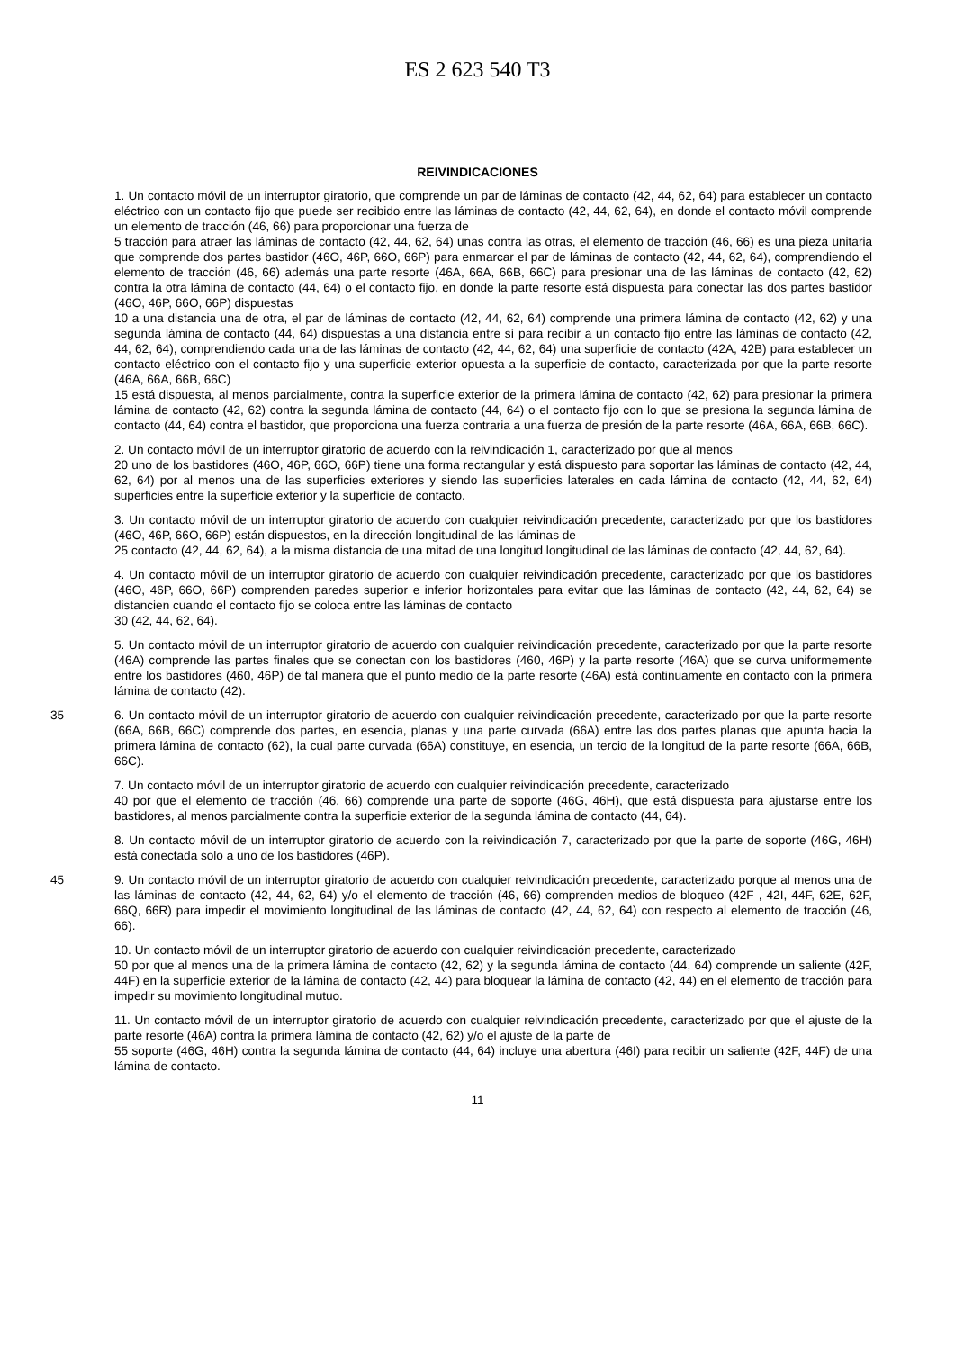ES 2 623 540 T3
REIVINDICACIONES
1. Un contacto móvil de un interruptor giratorio, que comprende un par de láminas de contacto (42, 44, 62, 64) para establecer un contacto eléctrico con un contacto fijo que puede ser recibido entre las láminas de contacto (42, 44, 62, 64), en donde el contacto móvil comprende un elemento de tracción (46, 66) para proporcionar una fuerza de
5 tracción para atraer las láminas de contacto (42, 44, 62, 64) unas contra las otras, el elemento de tracción (46, 66) es una pieza unitaria que comprende dos partes bastidor (46O, 46P, 66O, 66P) para enmarcar el par de láminas de contacto (42, 44, 62, 64), comprendiendo el elemento de tracción (46, 66) además una parte resorte (46A, 66A, 66B, 66C) para presionar una de las láminas de contacto (42, 62) contra la otra lámina de contacto (44, 64) o el contacto fijo, en donde la parte resorte está dispuesta para conectar las dos partes bastidor (46O, 46P, 66O, 66P) dispuestas
10 a una distancia una de otra, el par de láminas de contacto (42, 44, 62, 64) comprende una primera lámina de contacto (42, 62) y una segunda lámina de contacto (44, 64) dispuestas a una distancia entre sí para recibir a un contacto fijo entre las láminas de contacto (42, 44, 62, 64), comprendiendo cada una de las láminas de contacto (42, 44, 62, 64) una superficie de contacto (42A, 42B) para establecer un contacto eléctrico con el contacto fijo y una superficie exterior opuesta a la superficie de contacto, caracterizada por que la parte resorte (46A, 66A, 66B, 66C)
15 está dispuesta, al menos parcialmente, contra la superficie exterior de la primera lámina de contacto (42, 62) para presionar la primera lámina de contacto (42, 62) contra la segunda lámina de contacto (44, 64) o el contacto fijo con lo que se presiona la segunda lámina de contacto (44, 64) contra el bastidor, que proporciona una fuerza contraria a una fuerza de presión de la parte resorte (46A, 66A, 66B, 66C).
2. Un contacto móvil de un interruptor giratorio de acuerdo con la reivindicación 1, caracterizado por que al menos
20 uno de los bastidores (46O, 46P, 66O, 66P) tiene una forma rectangular y está dispuesto para soportar las láminas de contacto (42, 44, 62, 64) por al menos una de las superficies exteriores y siendo las superficies laterales en cada lámina de contacto (42, 44, 62, 64) superficies entre la superficie exterior y la superficie de contacto.
3. Un contacto móvil de un interruptor giratorio de acuerdo con cualquier reivindicación precedente, caracterizado por que los bastidores (46O, 46P, 66O, 66P) están dispuestos, en la dirección longitudinal de las láminas de
25 contacto (42, 44, 62, 64), a la misma distancia de una mitad de una longitud longitudinal de las láminas de contacto (42, 44, 62, 64).
4. Un contacto móvil de un interruptor giratorio de acuerdo con cualquier reivindicación precedente, caracterizado por que los bastidores (46O, 46P, 66O, 66P) comprenden paredes superior e inferior horizontales para evitar que las láminas de contacto (42, 44, 62, 64) se distancien cuando el contacto fijo se coloca entre las láminas de contacto
30 (42, 44, 62, 64).
5. Un contacto móvil de un interruptor giratorio de acuerdo con cualquier reivindicación precedente, caracterizado por que la parte resorte (46A) comprende las partes finales que se conectan con los bastidores (460, 46P) y la parte resorte (46A) que se curva uniformemente entre los bastidores (460, 46P) de tal manera que el punto medio de la parte resorte (46A) está continuamente en contacto con la primera lámina de contacto (42).
35 6. Un contacto móvil de un interruptor giratorio de acuerdo con cualquier reivindicación precedente, caracterizado por que la parte resorte (66A, 66B, 66C) comprende dos partes, en esencia, planas y una parte curvada (66A) entre las dos partes planas que apunta hacia la primera lámina de contacto (62), la cual parte curvada (66A) constituye, en esencia, un tercio de la longitud de la parte resorte (66A, 66B, 66C).
7. Un contacto móvil de un interruptor giratorio de acuerdo con cualquier reivindicación precedente, caracterizado
40 por que el elemento de tracción (46, 66) comprende una parte de soporte (46G, 46H), que está dispuesta para ajustarse entre los bastidores, al menos parcialmente contra la superficie exterior de la segunda lámina de contacto (44, 64).
8. Un contacto móvil de un interruptor giratorio de acuerdo con la reivindicación 7, caracterizado por que la parte de soporte (46G, 46H) está conectada solo a uno de los bastidores (46P).
45 9. Un contacto móvil de un interruptor giratorio de acuerdo con cualquier reivindicación precedente, caracterizado porque al menos una de las láminas de contacto (42, 44, 62, 64) y/o el elemento de tracción (46, 66) comprenden medios de bloqueo (42F , 42I, 44F, 62E, 62F, 66Q, 66R) para impedir el movimiento longitudinal de las láminas de contacto (42, 44, 62, 64) con respecto al elemento de tracción (46, 66).
10. Un contacto móvil de un interruptor giratorio de acuerdo con cualquier reivindicación precedente, caracterizado
50 por que al menos una de la primera lámina de contacto (42, 62) y la segunda lámina de contacto (44, 64) comprende un saliente (42F, 44F) en la superficie exterior de la lámina de contacto (42, 44) para bloquear la lámina de contacto (42, 44) en el elemento de tracción para impedir su movimiento longitudinal mutuo.
11. Un contacto móvil de un interruptor giratorio de acuerdo con cualquier reivindicación precedente, caracterizado por que el ajuste de la parte resorte (46A) contra la primera lámina de contacto (42, 62) y/o el ajuste de la parte de
55 soporte (46G, 46H) contra la segunda lámina de contacto (44, 64) incluye una abertura (46I) para recibir un saliente (42F, 44F) de una lámina de contacto.
11